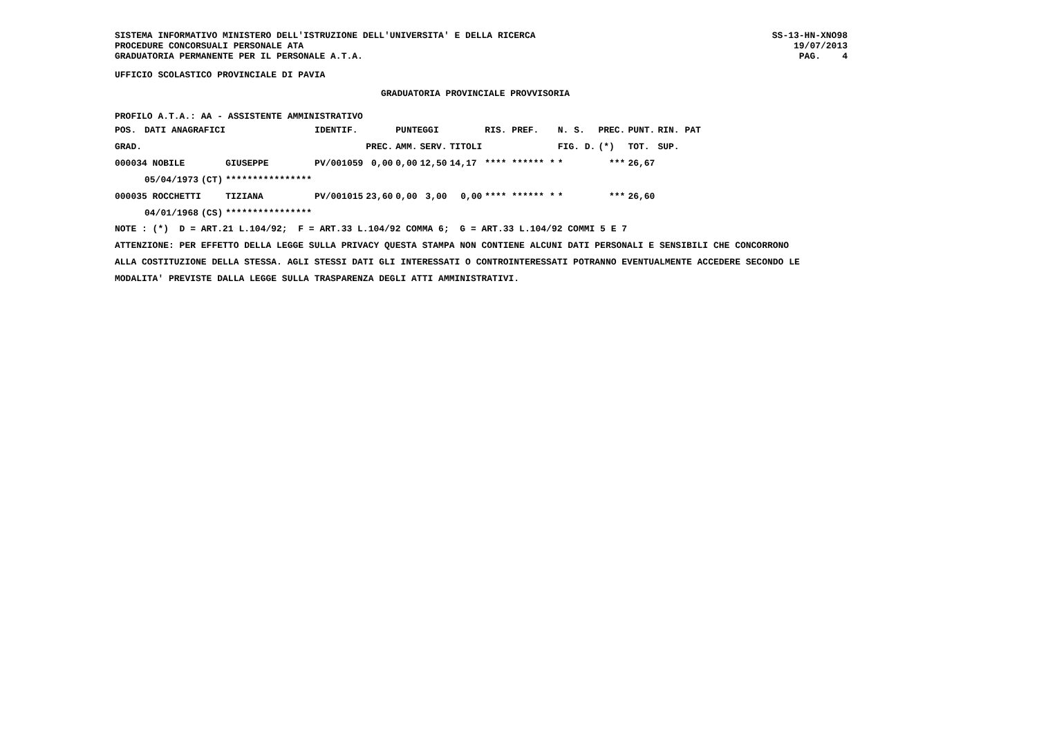SISTEMA INFORMATIVO MINISTERO DELL'ISTRUZIONE DELL'UNIVERSITA' E DELLA RICERCA
PROCEDURE CONCORSUALI PERSONALE ATA
GRADUATORIA PERMANENTE PER IL PERSONALE A.T.A.
SS-13-HN-XNO98
19/07/2013
PAG.    4
UFFICIO SCOLASTICO PROVINCIALE DI PAVIA
GRADUATORIA PROVINCIALE PROVVISORIA
PROFILO A.T.A.: AA - ASSISTENTE AMMINISTRATIVO
| POS. | DATI ANAGRAFICI | | | IDENTIF. | | PUNTEGGI | | | RIS. PREF. | N. S. | PREC. | PUNT. | RIN. PAT |
| --- | --- | --- | --- | --- | --- | --- | --- | --- | --- | --- | --- | --- | --- |
| GRAD. | | | | | PREC. | AMM. | SERV. | TITOLI | | FIG. D. | (*) | TOT. | SUP. |
| 000034 NOBILE | | | GIUSEPPE | PV/001059 | 0,00 | 0,00 | 12,50 | 14,17 | **** ****** * | * | *** | 26,67 | |
| | 05/04/1973 | (CT) | **************** | | | | | | | | | | |
| 000035 ROCCHETTI | | | TIZIANA | PV/001015 | 23,60 | 0,00 | 3,00 | 0,00 | **** ****** * | * | *** | 26,60 | |
| | 04/01/1968 | (CS) | **************** | | | | | | | | | | |
NOTE : (*)  D = ART.21 L.104/92;  F = ART.33 L.104/92 COMMA 6;  G = ART.33 L.104/92 COMMI 5 E 7
ATTENZIONE: PER EFFETTO DELLA LEGGE SULLA PRIVACY QUESTA STAMPA NON CONTIENE ALCUNI DATI PERSONALI E SENSIBILI CHE CONCORRONO
ALLA COSTITUZIONE DELLA STESSA. AGLI STESSI DATI GLI INTERESSATI O CONTROINTERESSATI POTRANNO EVENTUALMENTE ACCEDERE SECONDO LE
MODALITA' PREVISTE DALLA LEGGE SULLA TRASPARENZA DEGLI ATTI AMMINISTRATIVI.